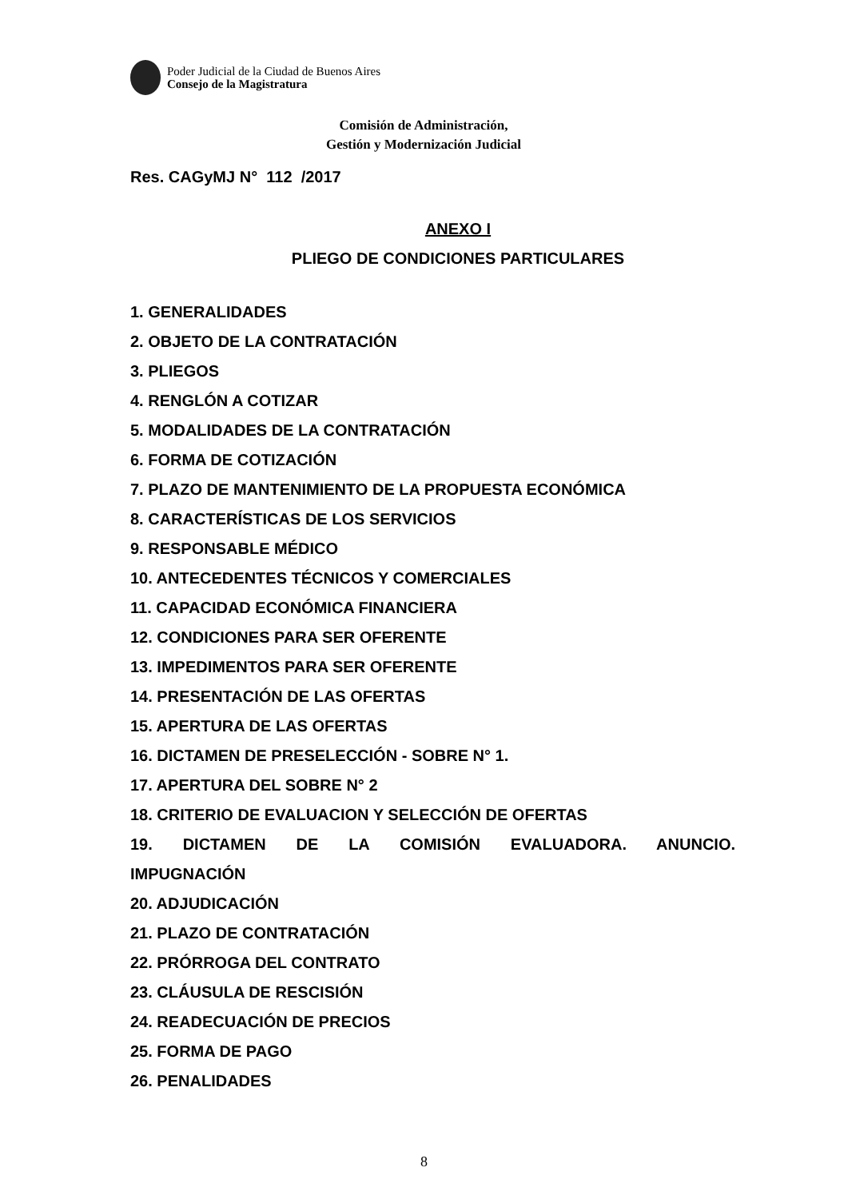Poder Judicial de la Ciudad de Buenos Aires
Consejo de la Magistratura
Comisión de Administración,
Gestión y Modernización Judicial
Res. CAGyMJ N° 112 /2017
ANEXO I
PLIEGO DE CONDICIONES PARTICULARES
1. GENERALIDADES
2. OBJETO DE LA CONTRATACIÓN
3. PLIEGOS
4. RENGLÓN A COTIZAR
5. MODALIDADES DE LA CONTRATACIÓN
6. FORMA DE COTIZACIÓN
7. PLAZO DE MANTENIMIENTO DE LA PROPUESTA ECONÓMICA
8. CARACTERÍSTICAS DE LOS SERVICIOS
9. RESPONSABLE MÉDICO
10. ANTECEDENTES TÉCNICOS Y COMERCIALES
11. CAPACIDAD ECONÓMICA FINANCIERA
12. CONDICIONES PARA SER OFERENTE
13. IMPEDIMENTOS PARA SER OFERENTE
14. PRESENTACIÓN DE LAS OFERTAS
15. APERTURA DE LAS OFERTAS
16. DICTAMEN DE PRESELECCIÓN - SOBRE N° 1.
17. APERTURA DEL SOBRE N° 2
18. CRITERIO DE EVALUACION Y SELECCIÓN DE OFERTAS
19. DICTAMEN DE LA COMISIÓN EVALUADORA. ANUNCIO.
IMPUGNACIÓN
20. ADJUDICACIÓN
21. PLAZO DE CONTRATACIÓN
22. PRÓRROGA DEL CONTRATO
23. CLÁUSULA DE RESCISIÓN
24. READECUACIÓN DE PRECIOS
25. FORMA DE PAGO
26. PENALIDADES
8